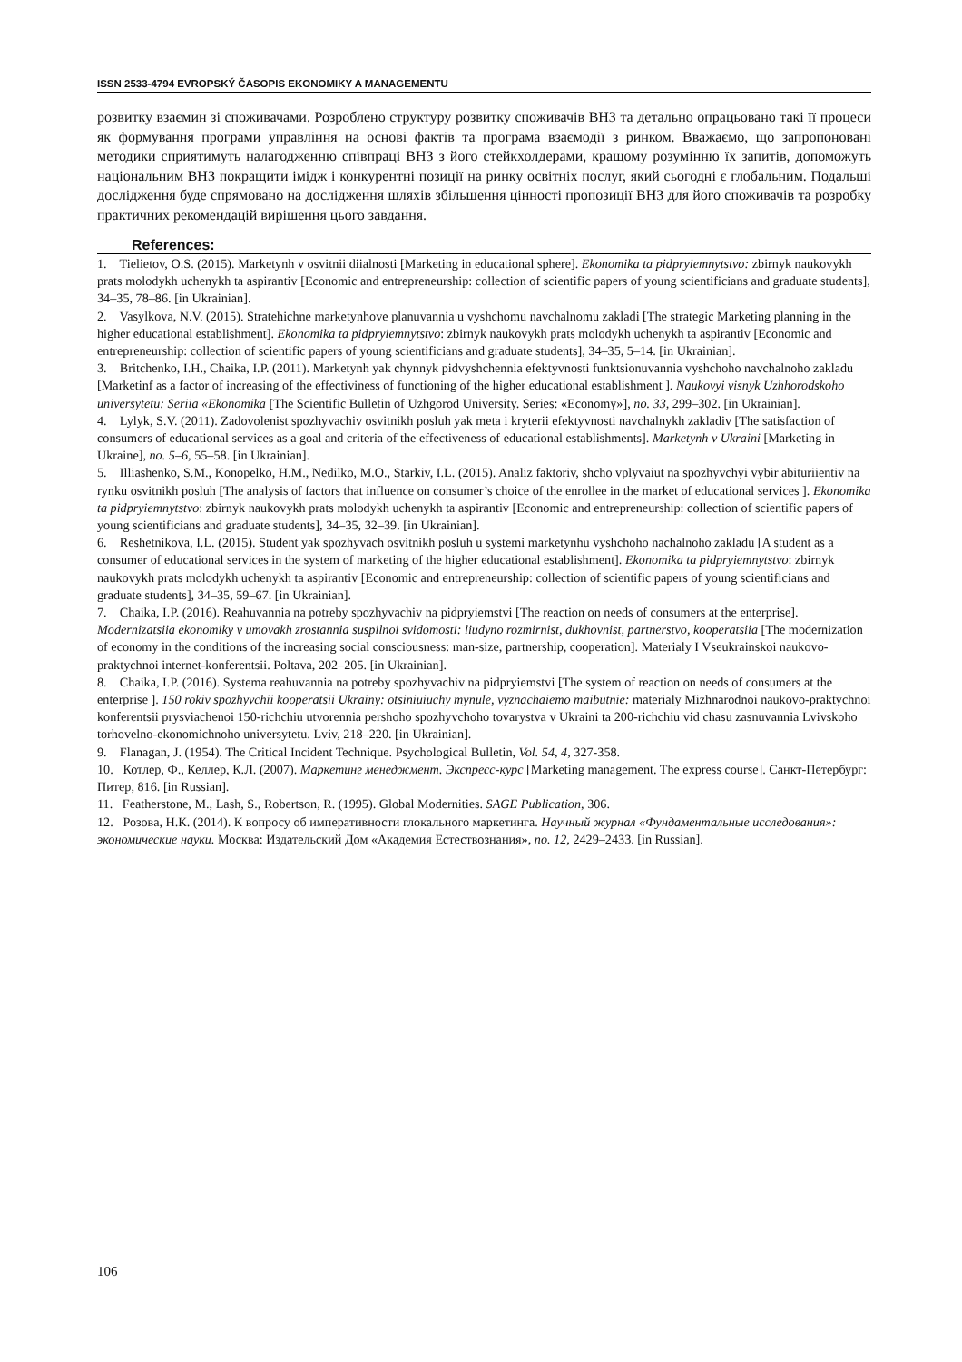ISSN 2533-4794 EVROPSKÝ ČASOPIS EKONOMIKY A MANAGEMENTU
розвитку взаємин зі споживачами. Розроблено структуру розвитку споживачів ВНЗ та детально опрацьовано такі її процеси як формування програми управління на основі фактів та програма взаємодії з ринком. Вважаємо, що запропоновані методики сприятимуть налагодженню співпраці ВНЗ з його стейкхолдерами, кращому розумінню їх запитів, допоможуть національним ВНЗ покращити імідж і конкурентні позиції на ринку освітніх послуг, який сьогодні є глобальним. Подальші дослідження буде спрямовано на дослідження шляхів збільшення цінності пропозиції ВНЗ для його споживачів та розробку практичних рекомендацій вирішення цього завдання.
References:
1. Tielietov, O.S. (2015). Marketynh v osvitnii diialnosti [Marketing in educational sphere]. Ekonomika ta pidpryiemnytstvo: zbirnyk naukovykh prats molodykh uchenykh ta aspirantiv [Economic and entrepreneurship: collection of scientific papers of young scientificians and graduate students], 34–35, 78–86. [in Ukrainian].
2. Vasylkova, N.V. (2015). Stratehichne marketynhove planuvannia u vyshchomu navchalnomu zakladi [The strategic Marketing planning in the higher educational establishment]. Ekonomika ta pidpryiemnytstvo: zbirnyk naukovykh prats molodykh uchenykh ta aspirantiv [Economic and entrepreneurship: collection of scientific papers of young scientificians and graduate students], 34–35, 5–14. [in Ukrainian].
3. Britchenko, I.H., Chaika, I.P. (2011). Marketynh yak chynnyk pidvyshchennia efektyvnosti funktsionuvannia vyshchoho navchalnoho zakladu [Marketinf as a factor of increasing of the effectiviness of functioning of the higher educational establishment ]. Naukovyi visnyk Uzhhorodskoho universytetu: Seriia «Ekonomika [The Scientific Bulletin of Uzhgorod University. Series: «Economy»], no. 33, 299–302. [in Ukrainian].
4. Lylyk, S.V. (2011). Zadovolenist spozhyvachiv osvitnikh posluh yak meta i kryterii efektyvnosti navchalnykh zakladiv [The satisfaction of consumers of educational services as a goal and criteria of the effectiveness of educational establishments]. Marketynh v Ukraini [Marketing in Ukraine], no. 5–6, 55–58. [in Ukrainian].
5. Illiashenko, S.M., Konopelko, H.M., Nedilko, M.O., Starkiv, I.L. (2015). Analiz faktoriv, shcho vplyvaiut na spozhyvchyi vybir abituriientiv na rynku osvitnikh posluh [The analysis of factors that influence on consumer’s choice of the enrollee in the market of educational services ]. Ekonomika ta pidpryiemnytstvo: zbirnyk naukovykh prats molodykh uchenykh ta aspirantiv [Economic and entrepreneurship: collection of scientific papers of young scientificians and graduate students], 34–35, 32–39. [in Ukrainian].
6. Reshetnikova, I.L. (2015). Student yak spozhyvach osvitnikh posluh u systemi marketynhu vyshchoho nachalnoho zakladu [A student as a consumer of educational services in the system of marketing of the higher educational establishment]. Ekonomika ta pidpryiemnytstvo: zbirnyk naukovykh prats molodykh uchenykh ta aspirantiv [Economic and entrepreneurship: collection of scientific papers of young scientificians and graduate students], 34–35, 59–67. [in Ukrainian].
7. Chaika, I.P. (2016). Reahuvannia na potreby spozhyvachiv na pidpryiemstvi [The reaction on needs of consumers at the enterprise]. Modernizatsiia ekonomiky v umovakh zrostannia suspilnoi svidomosti: liudyno rozmirnist, dukhovnist, partnerstvo, kooperatsiia [The modernization of economy in the conditions of the increasing social consciousness: man-size, partnership, cooperation]. Materialy I Vseukrainskoi naukovo-praktychnoi internet-konferentsii. Poltava, 202–205. [in Ukrainian].
8. Chaika, I.P. (2016). Systema reahuvannia na potreby spozhyvachiv na pidpryiemstvi [The system of reaction on needs of consumers at the enterprise ]. 150 rokiv spozhyvchii kooperatsii Ukrainy: otsiniuiuchy mynule, vyznachaiemo maibutnie: materialy Mizhnarodnoi naukovo-praktychnoi konferentsii prysviachenoi 150-richchiu utvorennia pershoho spozhyvchoho tovarystva v Ukraini ta 200-richchiu vid chasu zasnuvannia Lvivskoho torhovelno-ekonomichnoho universytetu. Lviv, 218–220. [in Ukrainian].
9. Flanagan, J. (1954). The Critical Incident Technique. Psychological Bulletin, Vol. 54, 4, 327-358.
10. Котлер, Ф., Келлер, К.Л. (2007). Маркетинг менеджмент. Экспресс-курс [Marketing management. The express course]. Санкт-Петербург: Питер, 816. [in Russian].
11. Featherstone, M., Lash, S., Robertson, R. (1995). Global Modernities. SAGE Publication, 306.
12. Розова, Н.К. (2014). К вопросу об императивности глокального маркетинга. Научный журнал «Фундаментальные исследования»: экономические науки. Москва: Издательский Дом «Академия Естествознания», no. 12, 2429–2433. [in Russian].
106